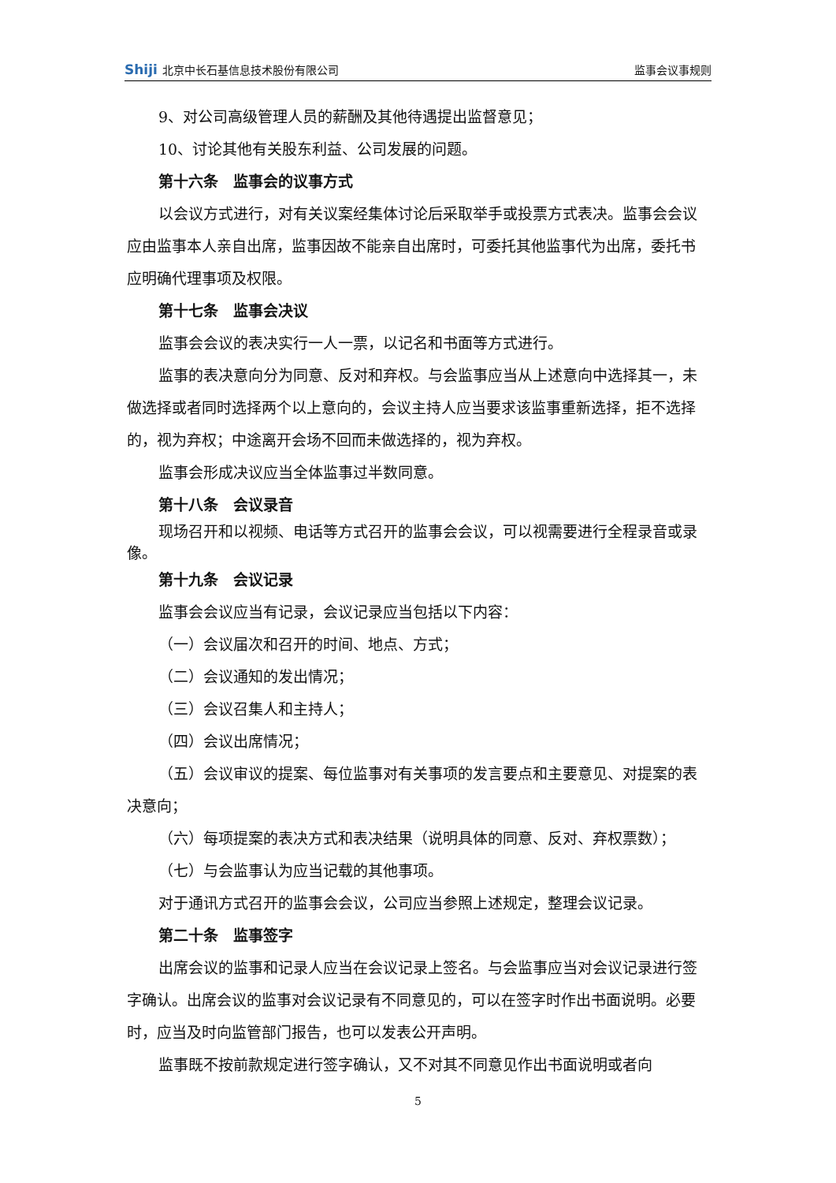Shiji 北京中长石基信息技术股份有限公司
监事会议事规则
9、对公司高级管理人员的薪酬及其他待遇提出监督意见；
10、讨论其他有关股东利益、公司发展的问题。
第十六条　监事会的议事方式
以会议方式进行，对有关议案经集体讨论后采取举手或投票方式表决。监事会会议应由监事本人亲自出席，监事因故不能亲自出席时，可委托其他监事代为出席，委托书应明确代理事项及权限。
第十七条　监事会决议
监事会会议的表决实行一人一票，以记名和书面等方式进行。
监事的表决意向分为同意、反对和弃权。与会监事应当从上述意向中选择其一，未做选择或者同时选择两个以上意向的，会议主持人应当要求该监事重新选择，拒不选择的，视为弃权；中途离开会场不回而未做选择的，视为弃权。
监事会形成决议应当全体监事过半数同意。
第十八条　会议录音
现场召开和以视频、电话等方式召开的监事会会议，可以视需要进行全程录音或录像。
第十九条　会议记录
监事会会议应当有记录，会议记录应当包括以下内容：
（一）会议届次和召开的时间、地点、方式；
（二）会议通知的发出情况；
（三）会议召集人和主持人；
（四）会议出席情况；
（五）会议审议的提案、每位监事对有关事项的发言要点和主要意见、对提案的表决意向；
（六）每项提案的表决方式和表决结果（说明具体的同意、反对、弃权票数）；
（七）与会监事认为应当记载的其他事项。
对于通讯方式召开的监事会会议，公司应当参照上述规定，整理会议记录。
第二十条　监事签字
出席会议的监事和记录人应当在会议记录上签名。与会监事应当对会议记录进行签字确认。出席会议的监事对会议记录有不同意见的，可以在签字时作出书面说明。必要时，应当及时向监管部门报告，也可以发表公开声明。
监事既不按前款规定进行签字确认，又不对其不同意见作出书面说明或者向
5